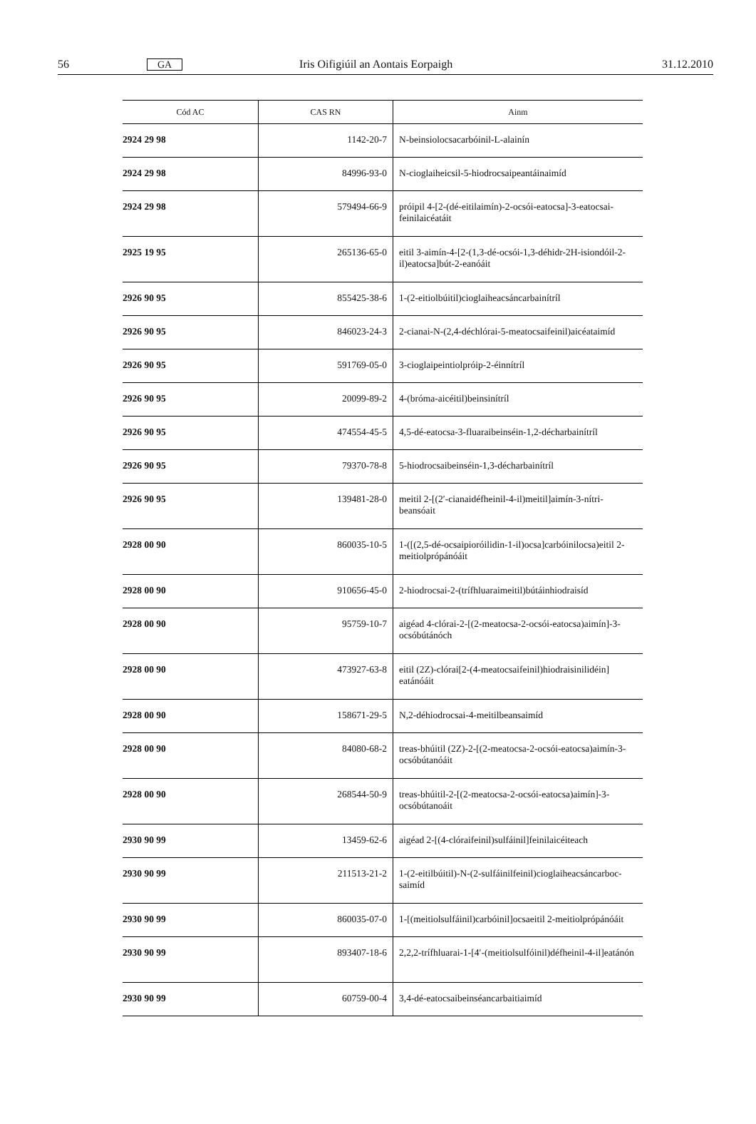56 GA Iris Oifigiúil an Aontais Eorpaigh 31.12.2010
| Cód AC | CAS RN | Ainm |
| --- | --- | --- |
| 2924 29 98 | 1142-20-7 | N-beinsiolocsacarbóinil-L-alainín |
| 2924 29 98 | 84996-93-0 | N-cioglaiheicsil-5-hiodrocsaipeantáinaimíd |
| 2924 29 98 | 579494-66-9 | próipil 4-[2-(dé-eitilaimín)-2-ocsói-eatocsa]-3-eatocsai-feinilaicéatáit |
| 2925 19 95 | 265136-65-0 | eitil 3-aimín-4-[2-(1,3-dé-ocsói-1,3-déhidr-2H-isiondóil-2-il)eatocsa]bút-2-eanóáit |
| 2926 90 95 | 855425-38-6 | 1-(2-eitiolbúitil)cioglaiheacsáncarbainítríl |
| 2926 90 95 | 846023-24-3 | 2-cianai-N-(2,4-déchlórai-5-meatocsaifeinil)aicéataimíd |
| 2926 90 95 | 591769-05-0 | 3-cioglaipeintiolpróip-2-éinnítríl |
| 2926 90 95 | 20099-89-2 | 4-(bróma-aicéitil)beinsinítríl |
| 2926 90 95 | 474554-45-5 | 4,5-dé-eatocsa-3-fluaraibeinséin-1,2-décharbainítríl |
| 2926 90 95 | 79370-78-8 | 5-hiodrocsaibeinséin-1,3-décharbainítríl |
| 2926 90 95 | 139481-28-0 | meitil 2-[(2′-cianaidéfheinil-4-il)meitil]aimín-3-nítri-beansóait |
| 2928 00 90 | 860035-10-5 | 1-([(2,5-dé-ocsaipioróilidin-1-il)ocsa]carbóinilocsa)eitil 2-meitiolprópánóáit |
| 2928 00 90 | 910656-45-0 | 2-hiodrocsai-2-(trífhluaraimeitil)bútáinhiodraisíd |
| 2928 00 90 | 95759-10-7 | aigéad 4-clórai-2-[(2-meatocsa-2-ocsói-eatocsa)aimín]-3-ocsóbútánóch |
| 2928 00 90 | 473927-63-8 | eitil (2Z)-clórai[2-(4-meatocsaifeinil)hiodraisinilidéin] eatánóáit |
| 2928 00 90 | 158671-29-5 | N,2-déhiodrocsai-4-meitilbeansaimíd |
| 2928 00 90 | 84080-68-2 | treas-bhúitil (2Z)-2-[(2-meatocsa-2-ocsói-eatocsa)aimín-3-ocsóbútanóáit |
| 2928 00 90 | 268544-50-9 | treas-bhúitil-2-[(2-meatocsa-2-ocsói-eatocsa)aimín]-3-ocsóbútanoáit |
| 2930 90 99 | 13459-62-6 | aigéad 2-[(4-clóraifeinil)sulfáinil]feinilaicéiteach |
| 2930 90 99 | 211513-21-2 | 1-(2-eitilbúitil)-N-(2-sulfáinilfeinil)cioglaiheacsáncarboc-saimíd |
| 2930 90 99 | 860035-07-0 | 1-[(meitiolsulfáinil)carbóinil]ocsaeitil 2-meitiolprópánóáit |
| 2930 90 99 | 893407-18-6 | 2,2,2-trífhluarai-1-[4′-(meitiolsulfóinil)défheinil-4-il]eatánón |
| 2930 90 99 | 60759-00-4 | 3,4-dé-eatocsaibeinséancarbaitiaimíd |